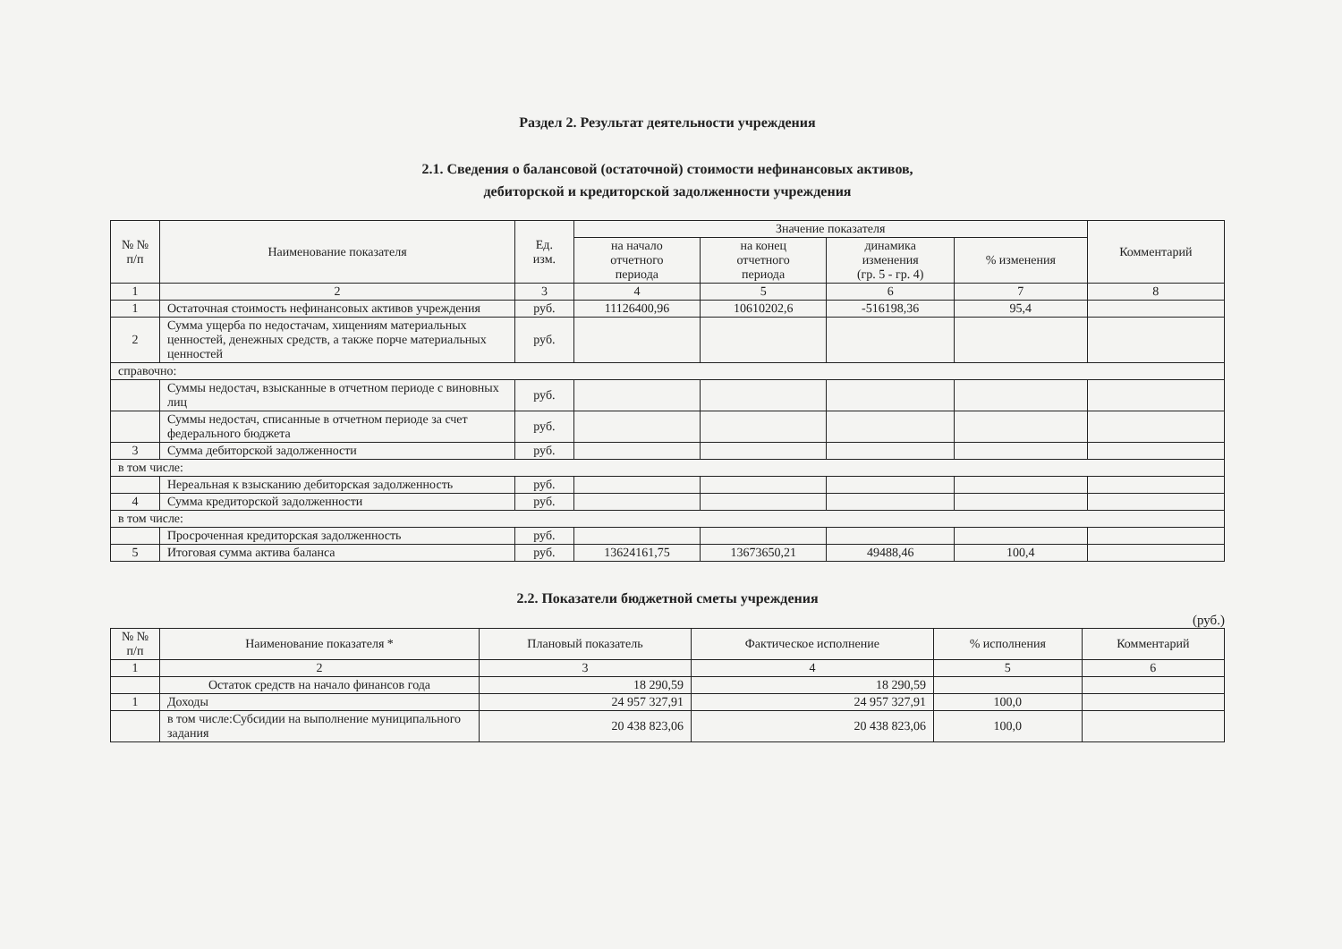Раздел 2. Результат деятельности учреждения
2.1. Сведения о балансовой (остаточной) стоимости нефинансовых активов,
дебиторской и кредиторской задолженности учреждения
| № № п/п | Наименование показателя | Ед. изм. | Значение показателя | | | | Комментарий |
| --- | --- | --- | --- | --- | --- | --- | --- |
| | | | на начало отчетного периода | на конец отчетного периода | динамика изменения (гр. 5 - гр. 4) | % изменения | |
| 1 | 2 | 3 | 4 | 5 | 6 | 7 | 8 |
| 1 | Остаточная стоимость нефинансовых активов учреждения | руб. | 11126400,96 | 10610202,6 | -516198,36 | 95,4 | |
| 2 | Сумма ущерба по недостачам, хищениям материальных ценностей, денежных средств, а также порче материальных ценностей | руб. | | | | | |
| справочно: | | | | | | | |
| | Суммы недостач, взысканные в отчетном периоде с виновных лиц | руб. | | | | | |
| | Суммы недостач, списанные в отчетном периоде за счет федерального бюджета | руб. | | | | | |
| 3 | Сумма дебиторской задолженности | руб. | | | | | |
| в том числе: | | | | | | | |
| | Нереальная к взысканию дебиторская задолженность | руб. | | | | | |
| 4 | Сумма кредиторской задолженности | руб. | | | | | |
| в том числе: | | | | | | | |
| | Просроченная кредиторская задолженность | руб. | | | | | |
| 5 | Итоговая сумма актива баланса | руб. | 13624161,75 | 13673650,21 | 49488,46 | 100,4 | |
2.2. Показатели бюджетной сметы учреждения
(руб.)
| № № п/п | Наименование показателя * | Плановый показатель | Фактическое исполнение | % исполнения | Комментарий |
| --- | --- | --- | --- | --- | --- |
| 1 | 2 | 3 | 4 | 5 | 6 |
| | Остаток средств на начало финансов года | 18 290,59 | 18 290,59 | | |
| 1 | Доходы | 24 957 327,91 | 24 957 327,91 | 100,0 | |
| | в том числе:Субсидии на выполнение муниципального задания | 20 438 823,06 | 20 438 823,06 | 100,0 | |